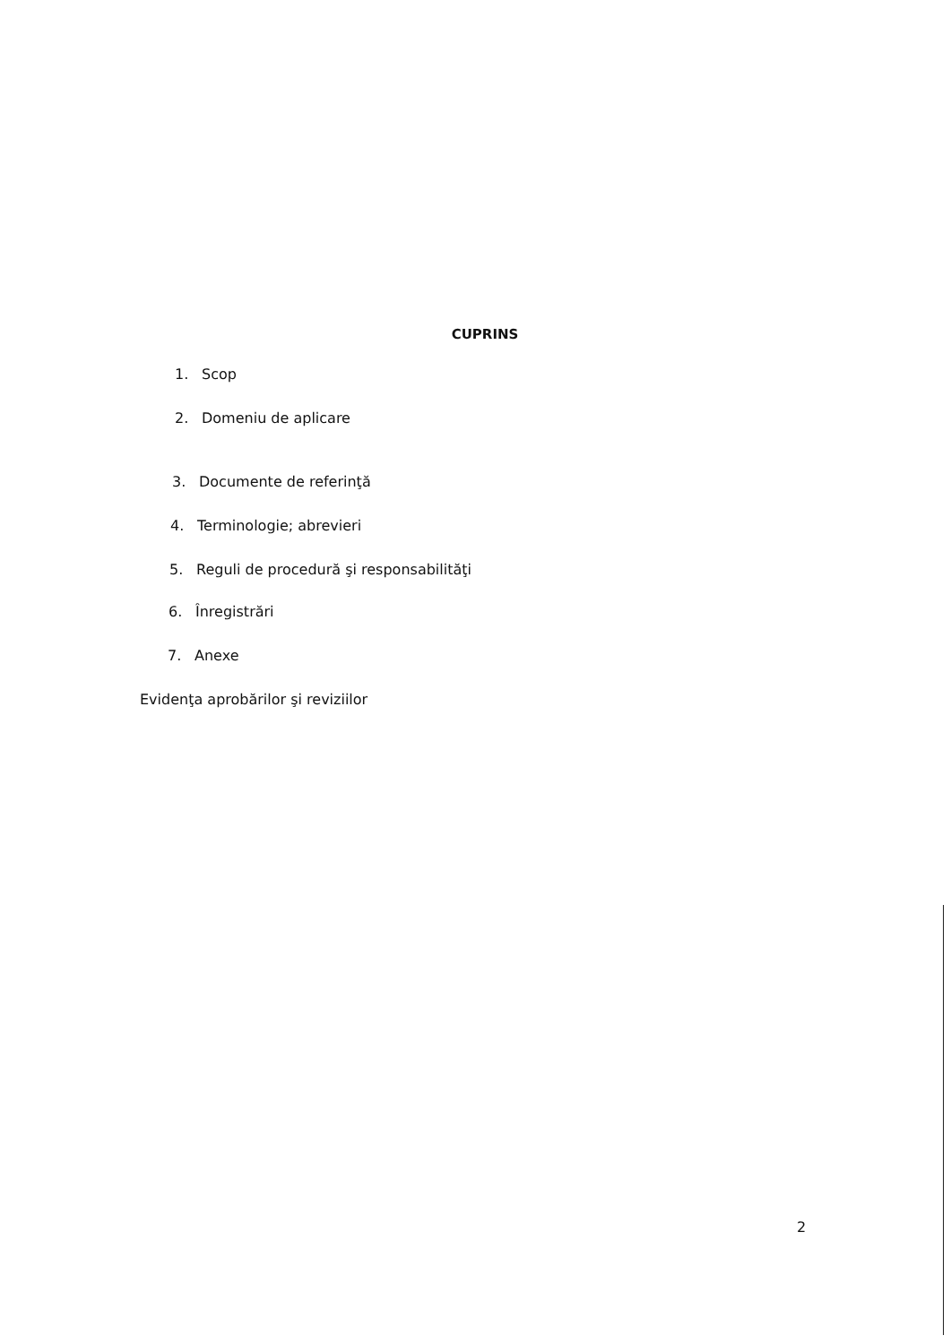CUPRINS
1. Scop
2. Domeniu de aplicare
3. Documente de referinţă
4. Terminologie; abrevieri
5. Reguli de procedură şi responsabilităţi
6. Înregistrări
7. Anexe
Evidenţa aprobărilor şi reviziilor
2